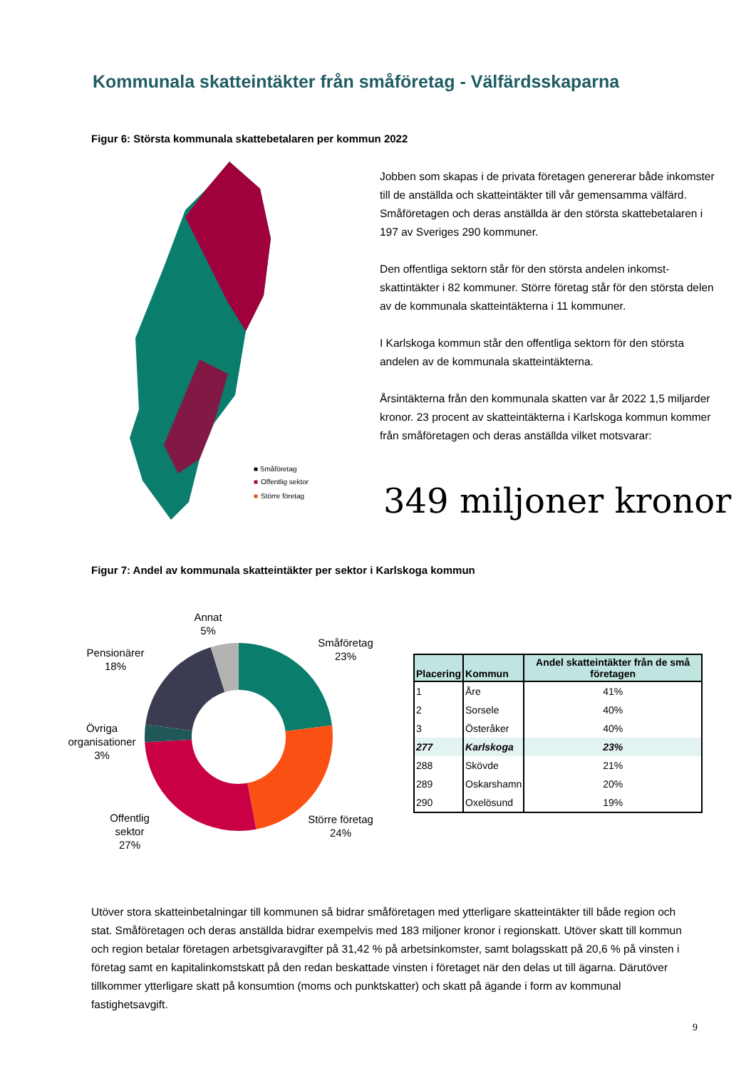Kommunala skatteintäkter från småföretag - Välfärdsskaparna
Figur 6: Största kommunala skattebetalaren per kommun 2022
■ Småföretag
■
Offentlig sektor
■
Större företag
Jobben som skapas i de privata företagen genererar både inkomster till de anställda och skatteintäkter till vår gemensamma välfärd. Småföretagen och deras anställda är den största skattebetalaren i 197 av Sveriges 290 kommuner.
Den offentliga sektorn står för den största andelen inkomst-skattintäkter i 82 kommuner. Större företag står för den största delen av de kommunala skatteintäkterna i 11 kommuner.
I Karlskoga kommun står den offentliga sektorn för den största andelen av de kommunala skatteintäkterna.
Årsintäkterna från den kommunala skatten var år 2022 1,5 miljarder kronor. 23 procent av skatteintäkterna i Karlskoga kommun kommer från småföretagen och deras anställda vilket motsvarar:
349 miljoner kronor
Figur 7: Andel av kommunala skatteintäkter per sektor i Karlskoga kommun
Annat
5%
Småföretag
23%
Pensionärer
18%
Övriga
organisationer
3%
Större företag
24%
Offentlig
sektor
27%
| Placering | Kommun | Andel skatteintäkter från de små företagen |
| --- | --- | --- |
| 1 | Åre | 41% |
| 2 | Sorsele | 40% |
| 3 | Österåker | 40% |
| 277 | Karlskoga | 23% |
| 288 | Skövde | 21% |
| 289 | Oskarshamn | 20% |
| 290 | Oxelösund | 19% |
Utöver stora skatteinbetalningar till kommunen så bidrar småföretagen med ytterligare skatteintäkter till både region och stat. Småföretagen och deras anställda bidrar exempelvis med 183 miljoner kronor i regionskatt. Utöver skatt till kommun och region betalar företagen arbetsgivaravgifter på 31,42 % på arbetsinkomster, samt bolagsskatt på 20,6 % på vinsten i företag samt en kapitalinkomstskatt på den redan beskattade vinsten i företaget när den delas ut till ägarna. Därutöver tillkommer ytterligare skatt på konsumtion (moms och punktskatter) och skatt på ägande i form av kommunal fastighetsavgift.
9